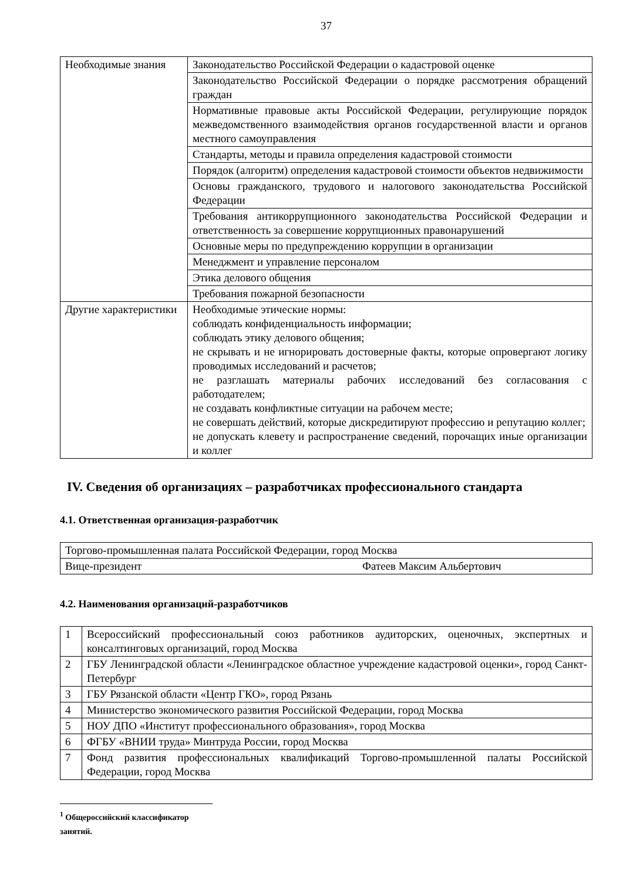37
| Необходимые знания | Законодательство Российской Федерации о кадастровой оценке |
| | Законодательство Российской Федерации о порядке рассмотрения обращений граждан |
| | Нормативные правовые акты Российской Федерации, регулирующие порядок межведомственного взаимодействия органов государственной власти и органов местного самоуправления |
| | Стандарты, методы и правила определения кадастровой стоимости |
| | Порядок (алгоритм) определения кадастровой стоимости объектов недвижимости |
| | Основы гражданского, трудового и налогового законодательства Российской Федерации |
| | Требования антикоррупционного законодательства Российской Федерации и ответственность за совершение коррупционных правонарушений |
| | Основные меры по предупреждению коррупции в организации |
| | Менеджмент и управление персоналом |
| | Этика делового общения |
| | Требования пожарной безопасности |
| Другие характеристики | Необходимые этические нормы: соблюдать конфиденциальность информации; соблюдать этику делового общения; не скрывать и не игнорировать достоверные факты, которые опровергают логику проводимых исследований и расчетов; не разглашать материалы рабочих исследований без согласования с работодателем; не создавать конфликтные ситуации на рабочем месте; не совершать действий, которые дискредитируют профессию и репутацию коллег; не допускать клевету и распространение сведений, порочащих иные организации и коллег |
IV. Сведения об организациях – разработчиках профессионального стандарта
4.1. Ответственная организация-разработчик
| Торгово-промышленная палата Российской Федерации, город Москва | |
| Вице-президент | Фатеев Максим Альбертович |
4.2. Наименования организаций-разработчиков
| 1 | Всероссийский профессиональный союз работников аудиторских, оценочных, экспертных и консалтинговых организаций, город Москва |
| 2 | ГБУ Ленинградской области «Ленинградское областное учреждение кадастровой оценки», город Санкт-Петербург |
| 3 | ГБУ Рязанской области «Центр ГКО», город Рязань |
| 4 | Министерство экономического развития Российской Федерации, город Москва |
| 5 | НОУ ДПО «Институт профессионального образования», город Москва |
| 6 | ФГБУ «ВНИИ труда» Минтруда России, город Москва |
| 7 | Фонд развития профессиональных квалификаций Торгово-промышленной палаты Российской Федерации, город Москва |
<sup>1</sup> Общероссийский классификатор занятий.